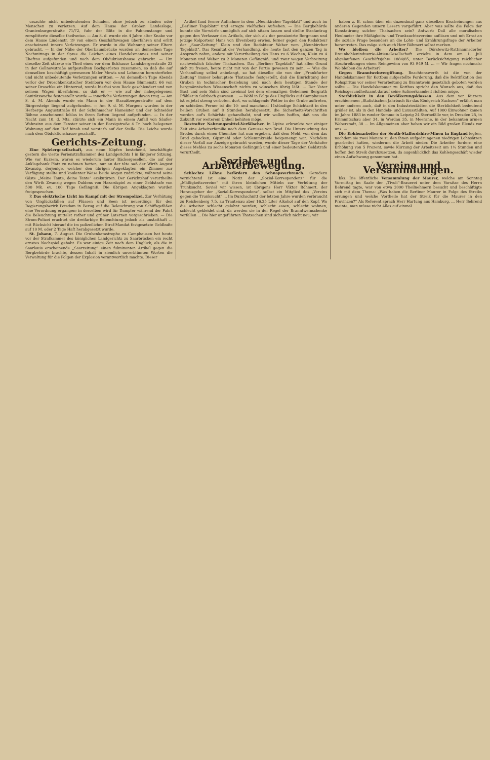ursachte nicht unbedeutenden Schaden, ohne jedoch zu zünden oder Menschen zu verletzen. Auf dem Hause der Großen Landesloge, Oranienburgerstraße 71/72, fuhr der Blitz in die Fahnenstange und zersplitterte dieselbe theilweise. — Am 8. d. wurde ein 4 Jahre alter Knabe vor dem Hause Lindenstr. 19 von einem Geschäftswagen überfahren und erlitt anscheinend innere Verletzungen. Er wurde in die Wohnung seiner Eltern gebracht. — In der Nähe der Oberbaumbrücke wurden an demselben Tage Nachmittags in der Spree die Leichen eines Handelsmannes und seiner Ehefrau aufgefunden und nach dem Obduktionshause gebracht. — Um dieselbe Zeit stürzte ein Theil eines vor dem Eckhause Landsbergerstraße 23 in der Gollnowstraße aufgestellten Bockgerüstes zusammen, so daß die auf demselben beschäftigt gewesenen Maler Mewis und Lehmann herunterfielen und nicht unbedeutende Verletzungen erlitten. — An demselben Tage Abends verlor der Droschkenkutscher Steinborn vor dem Hause Blumenstr. 66 von seiner Droschke ein Hinterrad, wurde hierbei vom Bock geschleudert und von seinem Wagen überfahren, so daß er — wie auf der nahegelegenen Sanitätswache festgestellt wurde — innerliche Verletzungen davon trug. — Am 8. d. M. Abends wurde ein Mann in der Straußbergerstraße auf dem Bürgersteige liegend aufgefunden. — Am 9. d. M. Morgens wurden in der Herberge Auguststraße 81 der Schuhmacher Hameister und der Schneider Böhme anscheinend leblos in ihren Betten liegend aufgefunden. — In der Nacht zum 10. d. Mts. stürzte sich ein Mann in einem Anfall von Säufer-Wahnsinn aus dem Fenster seiner in der Borsigstraße 4 Tr. hoch belegenen Wohnung auf den Hof hinab und verstarb auf der Stelle. Die Leiche wurde nach dem Obduktionshause geschafft.
Gerichts-Zeitung.
Eine Spielergesellschaft, aus neun Köpfen bestehend, beschäftigte gestern die vierte Ferienstrafkammer des Landgerichts I in längerer Sitzung. Wie vor Kurzem, waren es wiederum lauter Bäckergesellen, die auf der Anklagebank Platz zu nehmen hatten, nur an der tête saß der Wirth August Zwanzig, derjenige, welcher den übrigen Angeklagten ein Zimmer zur Verfügung stellte und koulanter Weise beide Augen zudrückte, während seine Gäste „Meine Tante, deine Tante“ exekutirten. Der Gerichtshof verurtheilte den Wirth Zwanzig wegen Duldens von Hazardspiel zu einer Geldstrafe von 500 Mk. ev. 100 Tage Gefängniß. Die übrigen Angeklagten wurden freigesprochen.
P. Das elektrische Licht im Kampf mit der Strompolizei. Zur Verhütung von Unglücksfällen auf Flüssen und Seen ist neuerdings für den Regierungsbezirk Potsdam in Bezug auf die Beleuchtung von Schiffsgefäßen eine Verordnung ergangen; in derselben wird für Dampfer während der Fahrt die Beleuchtung mittelst rother und grüner Laternen vorgeschrieben. — Die Strom-Polizei erachtet die dreifarbige Beleuchtung jedoch als unstatthaft ... mit Rücksicht hierauf die im polizeilichen Straf-Mandat festgesetzte Geldbuße auf 10 M. oder 2 Tage Haft herabgesetzt wurde.
St. Johann, 7. August. Die Grubenkatastrophe zu Camphausen hat heute vor der Strafkammer des königlichen Landgerichts zu Saarbrücken ein recht ernstes Nachspiel gehabt. Es war einige Zeit nach dem Unglück, als die in Saarlouis erscheinende „Saarzeitung“ einen fulminanten Artikel gegen die Bergbehörde brachte, dessen Inhalt in ziemlich unverblümten Worten die Verwaltung für die Folgen der Explosion verantwortlich machte. Dieser
Artikel fand ferner Aufnahme in dem „Neunkircher Tageblatt“ und auch im „Berliner Tageblatt“ und erregte vielfaches Aufsehen. — Die Bergbehörde konnte die Vorwürfe unmöglich auf sich sitzen lassen und stellte Strafantrag gegen den Verfasser des Artikels, der sich als der pensionirte Bergmann und jetzige Kolporteur Hans von Elversberg erwies, ferner gegen den Redakteur der „Saar-Zeitung“ Klein und den Redakteur Weber vom „Neunkircher Tageblatt“. Das Resultat der Verhandlung, die heute fast den ganzen Tag in Anspruch nahm, endete mit Verurtheilung des Hans zu 6 Wochen, Klein zu 4 Monaten und Weber zu 2 Monaten Gefängniß, und zwar wegen Verbreitung nachweislich falscher Thatsachen. Das „Berliner Tageblatt“ hat allen Grund sich zu freuen, heute nicht mit von der Partie gewesen zu sein. — Was die Verhandlung selbst anbelangt, so hat dieselbe die von der „Frankfurter Zeitung“ immer behauptete Thatsache festgestellt, daß die Einrichtung der Gruben in technischer Beziehung und nach dem heutigen Stande der bergmännischen Wissenschaft nichts zu wünschen übrig läßt. ... Der Vater Bast und sein Sohn sind zweimal bei dem ehemaligen Geheimen Bergrath Pfähler in Sulzbach gewesen ... — Wohl in Folge des Unglücks auf Camphausen ist es jetzt streng verboten, dort, wo schlagende Wetter in der Grube auftreten, zu schießen. Ferner ist die 10- und manchmal 11stündige Schichtzeit in den heißen Gruben auf 8 Stunden herabgesetzt, die Sicherheits-Vorschriften werden auf's Schärfste gehandhabt, und wir wollen hoffen, daß uns die Zukunft vor weiterem Unheil behüten möge.
Bestrafter Nahrungsmittel-Verfälscher. In Lipine erkrankte vor einiger Zeit eine Arbeiterfamilie nach dem Genusse von Brod. Die Untersuchung des Brodes durch einen Chemiker hat nun ergeben, daß dem Mehl, von dem das Brod gebacken, Gipsmehl oder Schlemmkreide beigemengt war. Nachdem dieser Vorfall zur Anzeige gebracht worden, wurde dieser Tage der Verkäufer dieses Mehles zu sechs Monaten Gefängniß und einer bedeutenden Geldstrafe verurtheilt.
Soziales und Arbeiterbewegung.
Schlechte Löhne befördern den Schnapsverbrauch. Geradezu vernichtend ist eine Notiz der „Sozial-Korrespondenz“ für die „Mäßigkeitsvereine“ mit ihren kleinlichen Mitteln zur Verhütung der Trunksucht. Soviel wir wissen, ist übrigens Herr Viktor Böhmert, der Herausgeber der „Sozial-Korrespondenz“, selbst ein Mitglied des „Vereins gegen die Trunksucht“ ... Im Durchschnitt der letzten Jahre wurden verbraucht zu Reichenberg 7,5, zu Trautenau aber 16,25 Liter Alkohol auf den Kopf. Wo die Arbeiter schlecht gelohnt werden, schlecht essen, schlecht wohnen, schlecht gekleidet sind, da werden sie in der Regel der Branntweinschenke verfallen ... Die hier angeführten Thatsachen sind sicherlich nicht neu; wir
haben z. B. schon über ein duzendmal ganz dieselben Erscheinungen aus anderen Gegenden unsern Lesern vorgeführt. Aber was sollte die Folge der Konstatirung solcher Thatsachen sein? Antwort: Daß alle moralischen Heulmeier ihre Mäßigkeits- und Trunksuchtsvereine auflösen und mit Ernst an die soziale Frage besonders an die Lohn- und Ernährungsfrage der Arbeiter herantreten. Das möge sich auch Herr Böhmert selbst merken.
Wo bleiben die Arbeiter? Die Dörstewitz-Rattmannsdorfer Braunkohlenindustrie-Aktien-Gesellschaft erzielte in dem am 1. Juli abgelaufenen Geschäftsjahre 1884/85, unter Berücksichtigung reichlicher Abschreibungen einen Reingewinn von 93 949 M. ... — Wir fragen nochmals: Wo bleiben die Arbeiter?
Gegen Branntweinvergiftung. Beachtenswerth ist die von der Handelskammer für Kottbus aufgestellte Forderung, daß die Rektifikation des Rohspiritus vor seiner Verarbeitung zu Branntwein gesetzlich geboten werden sollte ... Die Handelskammer zu Kottbus spricht den Wunsch aus, daß das Reichsgesundheitsamt darauf seine Aufmerksamkeit richten möge.
Sterblichkeit in den Bevölkerungsklassen. Aus dem vor Kurzem erschienenen „Statistischen Jahrbuch für das Königreich Sachsen“ erfährt man unter anderm auch, daß in den Industriestädten die Sterblichkeit bedeutend größer ist, als in den Handels- und Luxusstädten. Auf 1000 Einwohner kamen im Jahre 1883 in runder Summe in Leipzig 24 Sterbefälle vor, in Dresden 25, in Krimmitschau aber 34, in Werdau 35, in Meerane, in der bekannten armen Weberstadt, 38 ... Im Allgemeinen aber haben wir ein Bild großen Elends vor uns. —
Die Kohlenarbeiter der South-Staffordshire-Minen in England legten, nachdem sie zwei Monate zu den ihnen aufgedrungenen niedrigen Lohnsätzen gearbeitet hatten, wiederum die Arbeit nieder. Die Arbeiter fordern eine Erhöhung von 5 Prozent, sowie Kürzung der Arbeitszeit um 1½ Stunden und hoffen den Streik durchzusetzen, da augenblicklich das Kohlengeschäft wieder einen Aufschwung genommen hat.
Vereine und Versammlungen.
bks. Die öffentliche Versammlung der Maurer, welche am Sonntag Vormittag im Saale der „Tivoli“-Brauerei unter dem Vorsitze des Herrn Behrend tagte, war von etwa 2000 Theilnehmern besucht und beschäftigte sich mit dem Thema: „Was haben die Berliner Maurer in Folge des Streiks errungen und welche Vortheile hat der Streik für die Maurer in den Provinzen?“ Als Referent sprach Herr Hartung aus Hamburg. ... Herr Behrend meinte, man müsse nicht Alles auf einmal